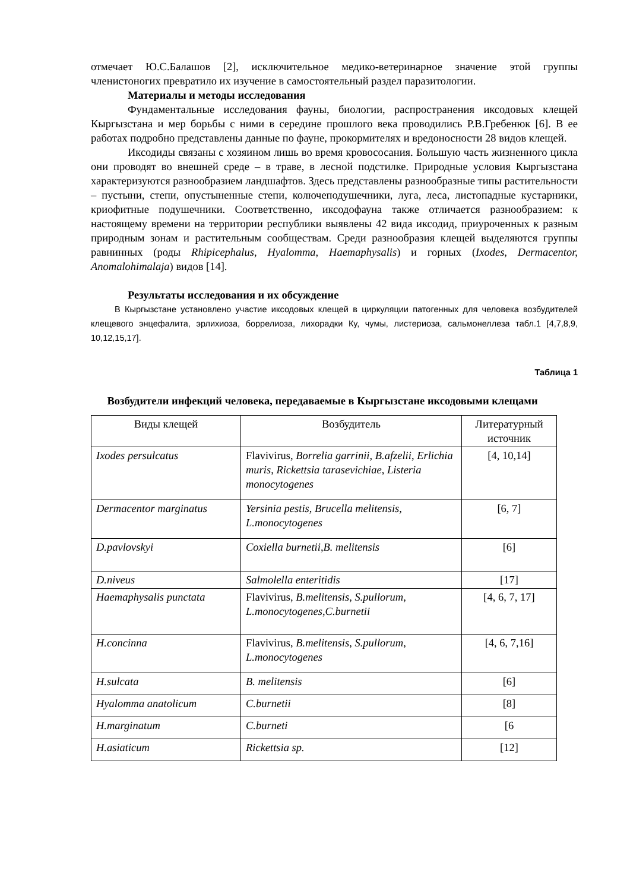отмечает Ю.С.Балашов [2], исключительное медико-ветеринарное значение этой группы членистоногих превратило их изучение в самостоятельный раздел паразитологии.
Материалы и методы исследования
Фундаментальные исследования фауны, биологии, распространения иксодовых клещей Кыргызстана и мер борьбы с ними в середине прошлого века проводились Р.В.Гребенюк [6]. В ее работах подробно представлены данные по фауне, прокормителях и вредоносности 28 видов клещей.
Иксодиды связаны с хозяином лишь во время кровососания. Большую часть жизненного цикла они проводят во внешней среде – в траве, в лесной подстилке. Природные условия Кыргызстана характеризуются разнообразием ландшафтов. Здесь представлены разнообразные типы растительности – пустыни, степи, опустыненные степи, колючеподушечники, луга, леса, листопадные кустарники, криофитные подушечники. Соответственно, иксодофауна также отличается разнообразием: к настоящему времени на территории республики выявлены 42 вида иксодид, приуроченных к разным природным зонам и растительным сообществам. Среди разнообразия клещей выделяются группы равнинных (роды Rhipicephalus, Hyalomma, Haemaphysalis) и горных (Ixodes, Dermacentor, Anomalohimalaja) видов [14].
Результаты исследования и их обсуждение
В Кыргызстане установлено участие иксодовых клещей в циркуляции патогенных для человека возбудителей клещевого энцефалита, эрлихиоза, боррелиоза, лихорадки Ку, чумы, листериоза, сальмонеллеза табл.1 [4,7,8,9, 10,12,15,17].
Таблица 1
Возбудители инфекций человека, передаваемые в Кыргызстане иксодовыми клещами
| Виды клещей | Возбудитель | Литературный источник |
| Ixodes persulcatus | Flavivirus, Borrelia garrinii, B.afzelii , Erlichia muris, Rickettsia tarasevichiae, Listeria monocytogenes | [4, 10,14] |
| Dermacentor marginatus | Yersinia pestis, Brucella melitensis, L.monocytogenes | [6, 7] |
| D.pavlovskyi | Coxiella burnetii,B. melitensis | [6] |
| D.niveus | Salmolella enteritidis | [17] |
| Haemaphysalis punctata | Flavivirus, B.melitensis, S.pullorum, L.monocytogenes,C.burnetii | [4, 6, 7, 17] |
| H.concinna | Flavivirus, B.melitensis, S.pullorum, L.monocytogenes | [4, 6, 7,16] |
| H.sulcata | B. melitensis | [6] |
| Hyalomma anatolicum | C.burnetii | [8] |
| H.marginatum | C.burneti | [6 |
| H.asiaticum | Rickettsia sp. | [12] |